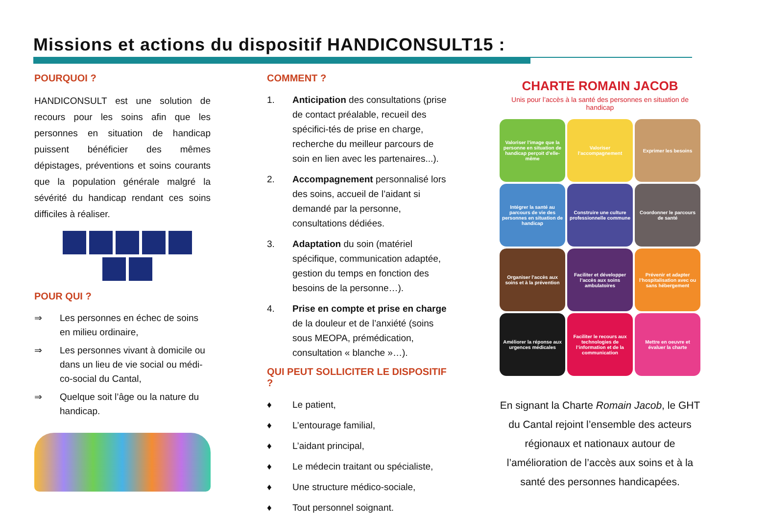Missions et actions du dispositif HANDICONSULT15 :
POURQUOI ?
HANDICONSULT est une solution de recours pour les soins afin que les personnes en situation de handicap puissent bénéficier des mêmes dépistages, préventions et soins courants que la population générale malgré la sévérité du handicap rendant ces soins difficiles à réaliser.
POUR QUI ?
⇒ Les personnes en échec de soins en milieu ordinaire,
⇒ Les personnes vivant à domicile ou dans un lieu de vie social ou médi-co-social du Cantal,
⇒ Quelque soit l’âge ou la nature du handicap.
COMMENT ?
1. Anticipation des consultations (prise de contact préalable, recueil des spécifici-tés de prise en charge, recherche du meilleur parcours de soin en lien avec les partenaires...).
2. Accompagnement personnalisé lors des soins, accueil de l’aidant si demandé par la personne, consultations dédiées.
3. Adaptation du soin (matériel spécifique, communication adaptée, gestion du temps en fonction des besoins de la personne…).
4. Prise en compte et prise en charge de la douleur et de l’anxiété (soins sous MEOPA, prémédication, consultation « blanche »…).
QUI PEUT SOLLICITER LE DISPOSITIF ?
♦ Le patient,
♦ L’entourage familial,
♦ L’aidant principal,
♦ Le médecin traitant ou spécialiste,
♦ Une structure médico-sociale,
♦ Tout personnel soignant.
CHARTE ROMAIN JACOB
Unis pour l’accès à la santé des personnes en situation de handicap
Valoriser l’image que la personne en situation de handicap perçoit d’elle-même
Valoriser l’accompagnement
Exprimer les besoins
Intégrer la santé au parcours de vie des personnes en situation de handicap
Construire une culture professionnelle commune
Coordonner le parcours de santé
Organiser l’accès aux soins et à la prévention
Faciliter et développer l’accès aux soins ambulatoires
Prévenir et adapter l’hospitalisation avec ou sans hébergement
Améliorer la réponse aux urgences médicales
Faciliter le recours aux technologies de l’information et de la communication
Mettre en oeuvre et évaluer la charte
En signant la Charte Romain Jacob, le GHT du Cantal rejoint l’ensemble des acteurs régionaux et nationaux autour de l’amélioration de l’accès aux soins et à la santé des personnes handicapées.